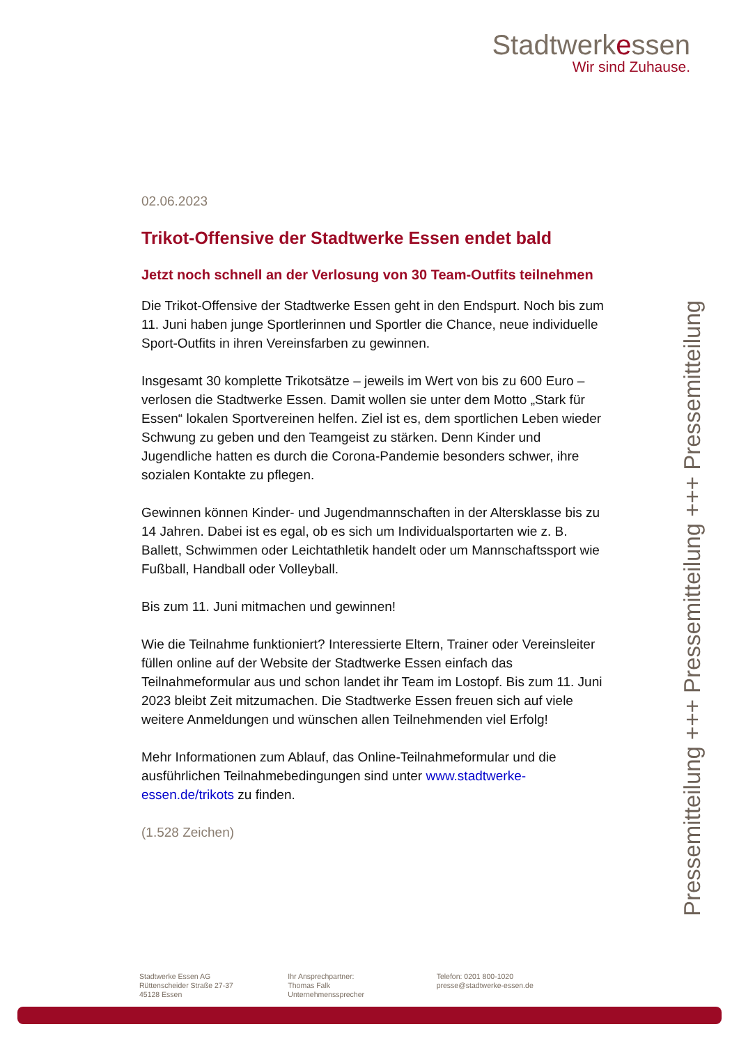Stadtwerkessen
Wir sind Zuhause.
02.06.2023
Trikot-Offensive der Stadtwerke Essen endet bald
Jetzt noch schnell an der Verlosung von 30 Team-Outfits teilnehmen
Die Trikot-Offensive der Stadtwerke Essen geht in den Endspurt. Noch bis zum 11. Juni haben junge Sportlerinnen und Sportler die Chance, neue individuelle Sport-Outfits in ihren Vereinsfarben zu gewinnen.
Insgesamt 30 komplette Trikotsätze – jeweils im Wert von bis zu 600 Euro – verlosen die Stadtwerke Essen. Damit wollen sie unter dem Motto „Stark für Essen“ lokalen Sportvereinen helfen. Ziel ist es, dem sportlichen Leben wieder Schwung zu geben und den Teamgeist zu stärken. Denn Kinder und Jugendliche hatten es durch die Corona-Pandemie besonders schwer, ihre sozialen Kontakte zu pflegen.
Gewinnen können Kinder- und Jugendmannschaften in der Altersklasse bis zu 14 Jahren. Dabei ist es egal, ob es sich um Individualsportarten wie z. B. Ballett, Schwimmen oder Leichtathletik handelt oder um Mannschaftssport wie Fußball, Handball oder Volleyball.
Bis zum 11. Juni mitmachen und gewinnen!
Wie die Teilnahme funktioniert? Interessierte Eltern, Trainer oder Vereinsleiter füllen online auf der Website der Stadtwerke Essen einfach das Teilnahmeformular aus und schon landet ihr Team im Lostopf. Bis zum 11. Juni 2023 bleibt Zeit mitzumachen. Die Stadtwerke Essen freuen sich auf viele weitere Anmeldungen und wünschen allen Teilnehmenden viel Erfolg!
Mehr Informationen zum Ablauf, das Online-Teilnahmeformular und die ausführlichen Teilnahmebedingungen sind unter www.stadtwerke-essen.de/trikots zu finden.
(1.528 Zeichen)
Pressemitteilung +++ Pressemitteilung +++ Pressemitteilung
Stadtwerke Essen AG
Rüttenscheider Straße 27-37
45128 Essen
Ihr Ansprechpartner:
Thomas Falk
Unternehmenssprecher
Telefon: 0201 800-1020
presse@stadtwerke-essen.de